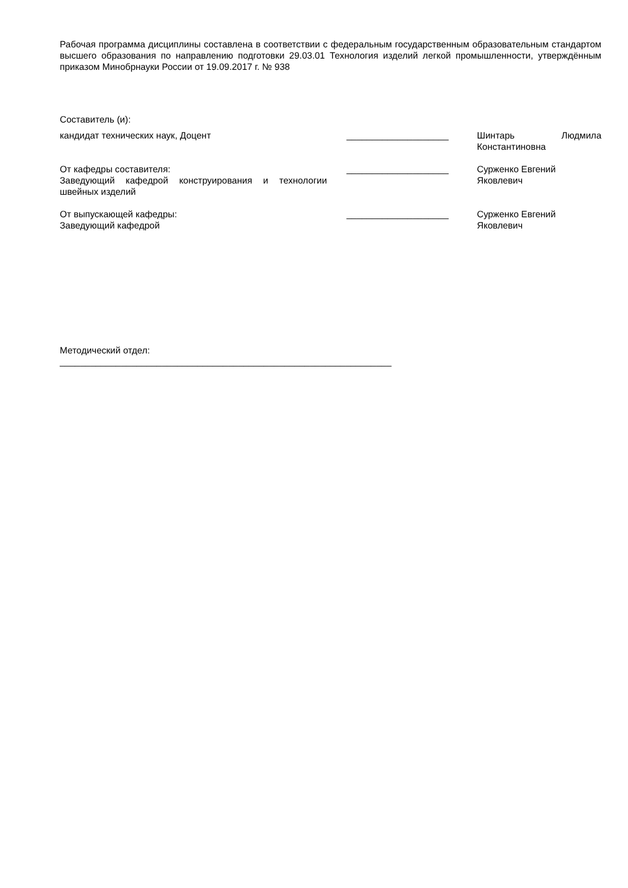Рабочая программа дисциплины составлена в соответствии с федеральным государственным образовательным стандартом высшего образования по направлению подготовки 29.03.01 Технология изделий легкой промышленности, утверждённым приказом Минобрнауки России от 19.09.2017 г. № 938
Составитель (и):
кандидат технических наук, Доцент ____________________ Шинтарь Людмила Константиновна
От кафедры составителя:
Заведующий кафедрой конструирования и технологии швейных изделий
____________________ Сурженко Евгений Яковлевич
От выпускающей кафедры:
Заведующий кафедрой
____________________ Сурженко Евгений Яковлевич
Методический отдел:
_________________________________________________________________